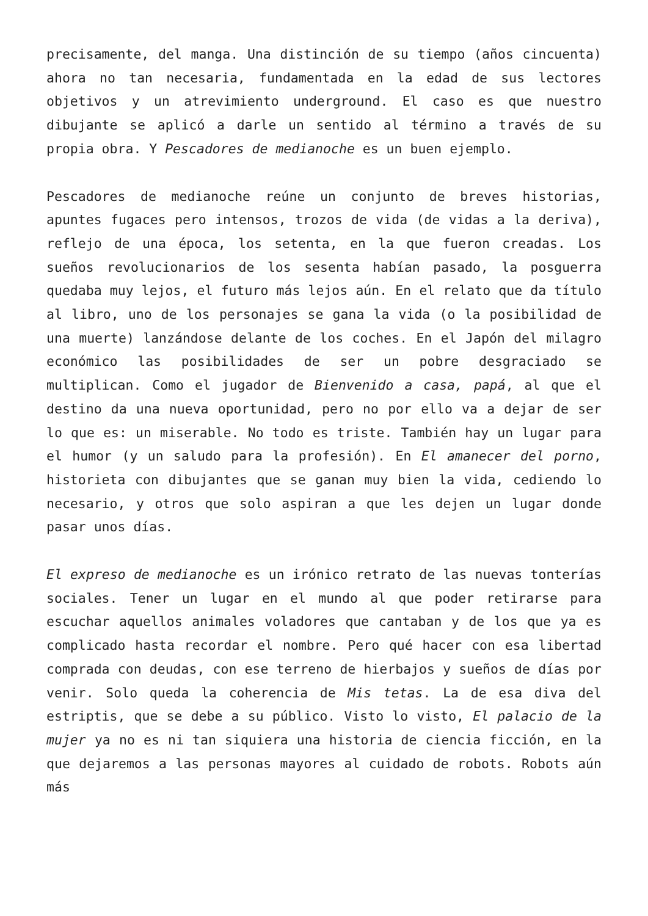precisamente, del manga. Una distinción de su tiempo (años cincuenta) ahora no tan necesaria, fundamentada en la edad de sus lectores objetivos y un atrevimiento underground. El caso es que nuestro dibujante se aplicó a darle un sentido al término a través de su propia obra. Y Pescadores de medianoche es un buen ejemplo.
Pescadores de medianoche reúne un conjunto de breves historias, apuntes fugaces pero intensos, trozos de vida (de vidas a la deriva), reflejo de una época, los setenta, en la que fueron creadas. Los sueños revolucionarios de los sesenta habían pasado, la posguerra quedaba muy lejos, el futuro más lejos aún. En el relato que da título al libro, uno de los personajes se gana la vida (o la posibilidad de una muerte) lanzándose delante de los coches. En el Japón del milagro económico las posibilidades de ser un pobre desgraciado se multiplican. Como el jugador de Bienvenido a casa, papá, al que el destino da una nueva oportunidad, pero no por ello va a dejar de ser lo que es: un miserable. No todo es triste. También hay un lugar para el humor (y un saludo para la profesión). En El amanecer del porno, historieta con dibujantes que se ganan muy bien la vida, cediendo lo necesario, y otros que solo aspiran a que les dejen un lugar donde pasar unos días.
El expreso de medianoche es un irónico retrato de las nuevas tonterías sociales. Tener un lugar en el mundo al que poder retirarse para escuchar aquellos animales voladores que cantaban y de los que ya es complicado hasta recordar el nombre. Pero qué hacer con esa libertad comprada con deudas, con ese terreno de hierbajos y sueños de días por venir. Solo queda la coherencia de Mis tetas. La de esa diva del estriptis, que se debe a su público. Visto lo visto, El palacio de la mujer ya no es ni tan siquiera una historia de ciencia ficción, en la que dejaremos a las personas mayores al cuidado de robots. Robots aún más